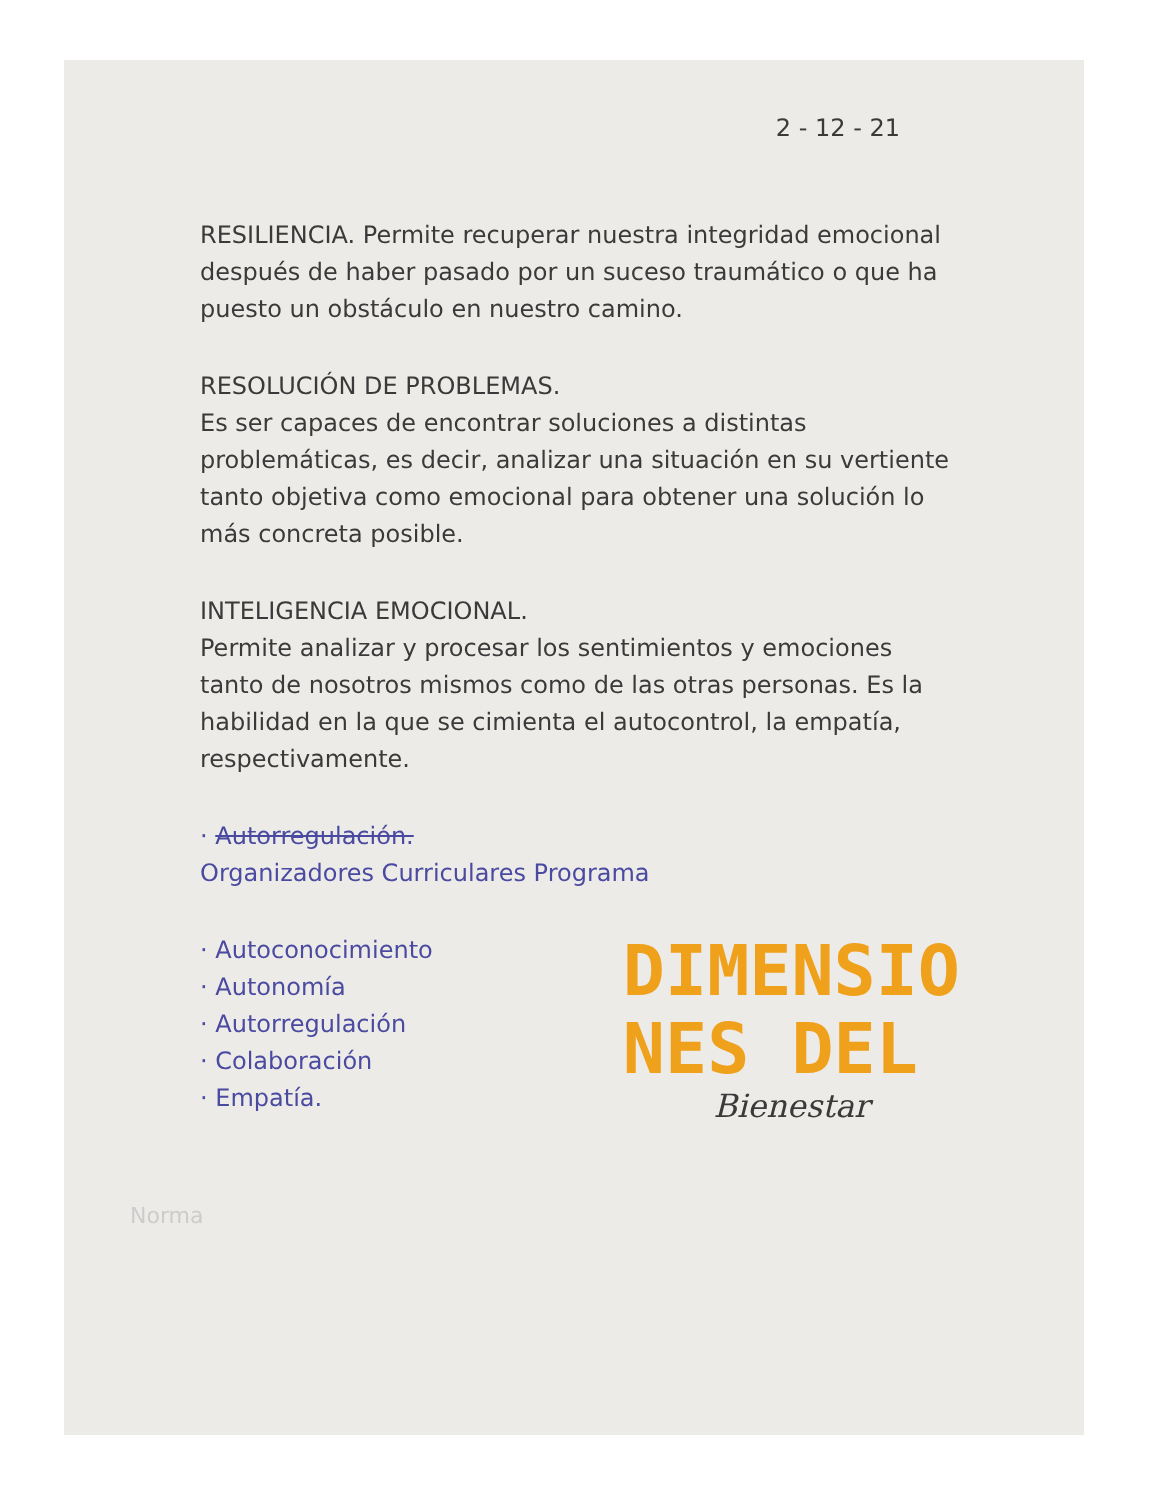2 - 12 - 21
RESILIENCIA. Permite recuperar nuestra integridad emocional después de haber pasado por un suceso traumático o que ha puesto un obstáculo en nuestro camino.
RESOLUCIÓN DE PROBLEMAS.
Es ser capaces de encontrar soluciones a distintas problemáticas, es decir, analizar una situación en su vertiente tanto objetiva como emocional para obtener una solución lo más concreta posible.
INTELIGENCIA EMOCIONAL.
Permite analizar y procesar los sentimientos y emociones tanto de nosotros mismos como de las otras personas. Es la habilidad en la que se cimienta el autocontrol, la empatía, respectivamente.
· Autorregulación.
Organizadores Curriculares Programa
· Autoconocimiento
· Autonomía
· Autorregulación
· Colaboración
· Empatía.
DIMENSIO
NES DEL
Bienestar
Norma